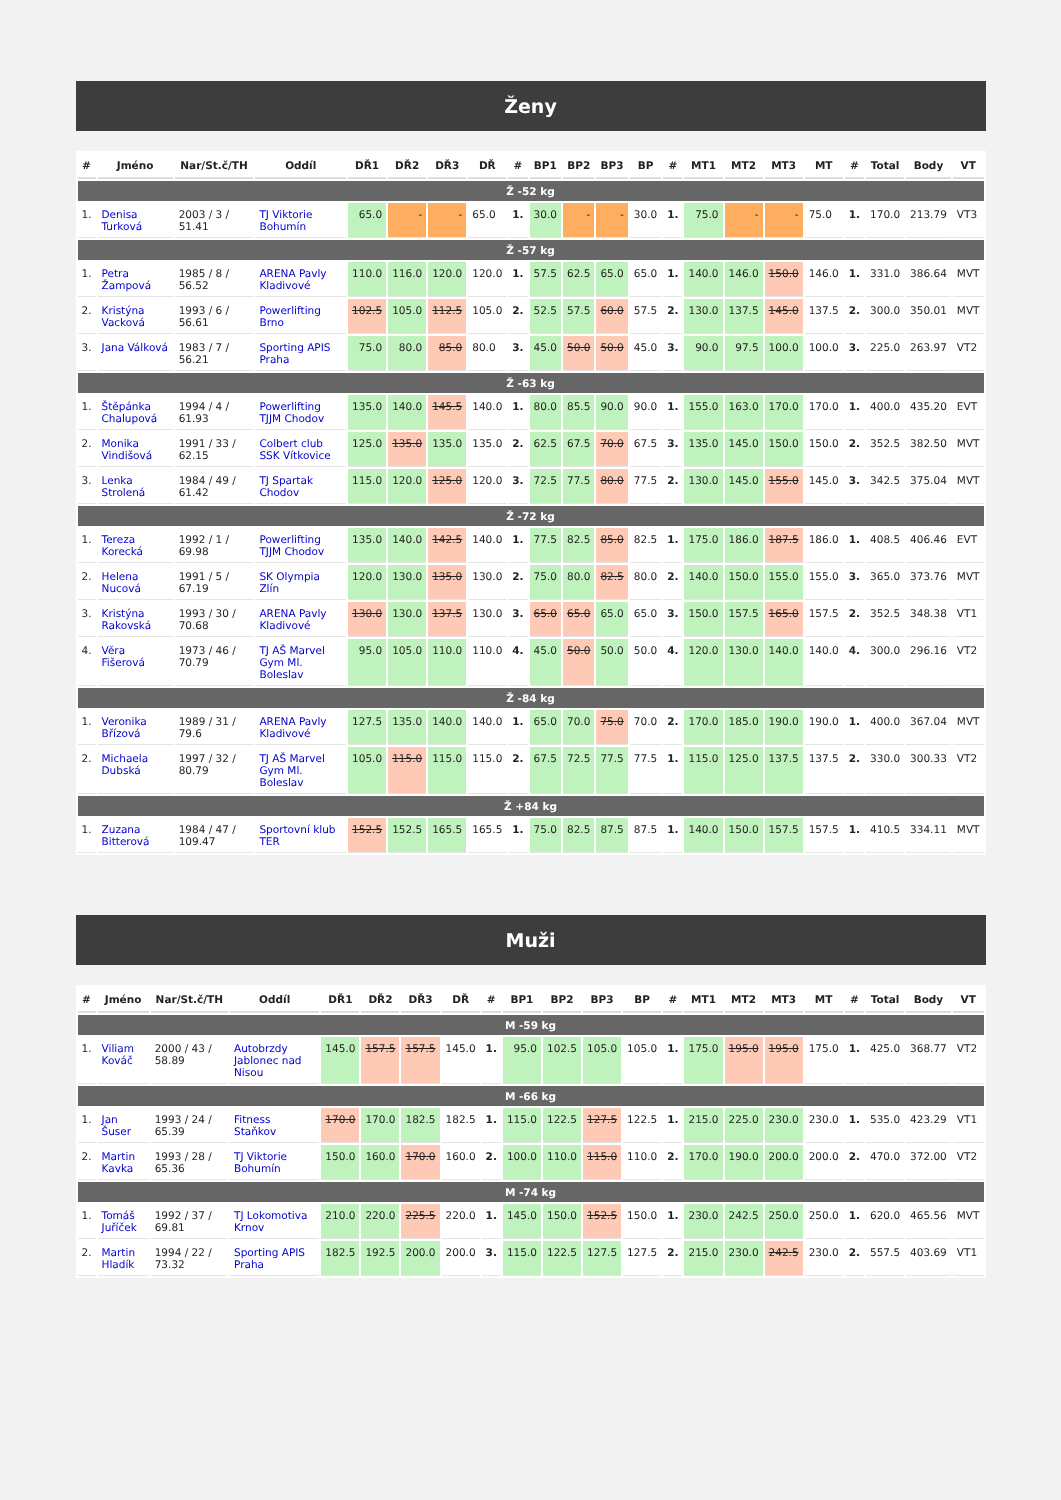Ženy
| # | Jméno | Nar/St.č/TH | Oddíl | DŘ1 | DŘ2 | DŘ3 | DŘ | # | BP1 | BP2 | BP3 | BP | # | MT1 | MT2 | MT3 | MT | # | Total | Body | VT |
| --- | --- | --- | --- | --- | --- | --- | --- | --- | --- | --- | --- | --- | --- | --- | --- | --- | --- | --- | --- | --- | --- |
| Ž -52 kg | | | | | | | | | | | | | | | | | | | | | |
| 1. | Denisa Turková | 2003 / 3 / 51.41 | TJ Viktorie Bohumín | 65.0 | - | - | 65.0 | 1. | 30.0 | - | - | 30.0 | 1. | 75.0 | - | - | 75.0 | 1. | 170.0 | 213.79 | VT3 |
| Ž -57 kg | | | | | | | | | | | | | | | | | | | | | |
| 1. | Petra Žampová | 1985 / 8 / 56.52 | ARENA Pavly Kladivové | 110.0 | 116.0 | 120.0 | 120.0 | 1. | 57.5 | 62.5 | 65.0 | 65.0 | 1. | 140.0 | 146.0 | 150.0 | 146.0 | 1. | 331.0 | 386.64 | MVT |
| 2. | Kristýna Vacková | 1993 / 6 / 56.61 | Powerlifting Brno | 102.5 | 105.0 | 112.5 | 105.0 | 2. | 52.5 | 57.5 | 60.0 | 57.5 | 2. | 130.0 | 137.5 | 145.0 | 137.5 | 2. | 300.0 | 350.01 | MVT |
| 3. | Jana Válková | 1983 / 7 / 56.21 | Sporting APIS Praha | 75.0 | 80.0 | 85.0 | 80.0 | 3. | 45.0 | 50.0 | 50.0 | 45.0 | 3. | 90.0 | 97.5 | 100.0 | 100.0 | 3. | 225.0 | 263.97 | VT2 |
| Ž -63 kg | | | | | | | | | | | | | | | | | | | | | |
| 1. | Štěpánka Chalupová | 1994 / 4 / 61.93 | Powerlifting TJJM Chodov | 135.0 | 140.0 | 145.5 | 140.0 | 1. | 80.0 | 85.5 | 90.0 | 90.0 | 1. | 155.0 | 163.0 | 170.0 | 170.0 | 1. | 400.0 | 435.20 | EVT |
| 2. | Monika Vindišová | 1991 / 33 / 62.15 | Colbert club SSK Vítkovice | 125.0 | 135.0 | 135.0 | 135.0 | 2. | 62.5 | 67.5 | 70.0 | 67.5 | 3. | 135.0 | 145.0 | 150.0 | 150.0 | 2. | 352.5 | 382.50 | MVT |
| 3. | Lenka Strolená | 1984 / 49 / 61.42 | TJ Spartak Chodov | 115.0 | 120.0 | 125.0 | 120.0 | 3. | 72.5 | 77.5 | 80.0 | 77.5 | 2. | 130.0 | 145.0 | 155.0 | 145.0 | 3. | 342.5 | 375.04 | MVT |
| Ž -72 kg | | | | | | | | | | | | | | | | | | | | | |
| 1. | Tereza Korecká | 1992 / 1 / 69.98 | Powerlifting TJJM Chodov | 135.0 | 140.0 | 142.5 | 140.0 | 1. | 77.5 | 82.5 | 85.0 | 82.5 | 1. | 175.0 | 186.0 | 187.5 | 186.0 | 1. | 408.5 | 406.46 | EVT |
| 2. | Helena Nucová | 1991 / 5 / 67.19 | SK Olympia Zlín | 120.0 | 130.0 | 135.0 | 130.0 | 2. | 75.0 | 80.0 | 82.5 | 80.0 | 2. | 140.0 | 150.0 | 155.0 | 155.0 | 3. | 365.0 | 373.76 | MVT |
| 3. | Kristýna Rakovská | 1993 / 30 / 70.68 | ARENA Pavly Kladivové | 130.0 | 130.0 | 137.5 | 130.0 | 3. | 65.0 | 65.0 | 65.0 | 65.0 | 3. | 150.0 | 157.5 | 165.0 | 157.5 | 2. | 352.5 | 348.38 | VT1 |
| 4. | Věra Fišerová | 1973 / 46 / 70.79 | TJ AŠ Marvel Gym Ml. Boleslav | 95.0 | 105.0 | 110.0 | 110.0 | 4. | 45.0 | 50.0 | 50.0 | 50.0 | 4. | 120.0 | 130.0 | 140.0 | 140.0 | 4. | 300.0 | 296.16 | VT2 |
| Ž -84 kg | | | | | | | | | | | | | | | | | | | | | |
| 1. | Veronika Břízová | 1989 / 31 / 79.6 | ARENA Pavly Kladivové | 127.5 | 135.0 | 140.0 | 140.0 | 1. | 65.0 | 70.0 | 75.0 | 70.0 | 2. | 170.0 | 185.0 | 190.0 | 190.0 | 1. | 400.0 | 367.04 | MVT |
| 2. | Michaela Dubská | 1997 / 32 / 80.79 | TJ AŠ Marvel Gym Ml. Boleslav | 105.0 | 115.0 | 115.0 | 115.0 | 2. | 67.5 | 72.5 | 77.5 | 77.5 | 1. | 115.0 | 125.0 | 137.5 | 137.5 | 2. | 330.0 | 300.33 | VT2 |
| Ž +84 kg | | | | | | | | | | | | | | | | | | | | | |
| 1. | Zuzana Bitterová | 1984 / 47 / 109.47 | Sportovní klub TER | 152.5 | 152.5 | 165.5 | 165.5 | 1. | 75.0 | 82.5 | 87.5 | 87.5 | 1. | 140.0 | 150.0 | 157.5 | 157.5 | 1. | 410.5 | 334.11 | MVT |
Muži
| # | Jméno | Nar/St.č/TH | Oddíl | DŘ1 | DŘ2 | DŘ3 | DŘ | # | BP1 | BP2 | BP3 | BP | # | MT1 | MT2 | MT3 | MT | # | Total | Body | VT |
| --- | --- | --- | --- | --- | --- | --- | --- | --- | --- | --- | --- | --- | --- | --- | --- | --- | --- | --- | --- | --- | --- |
| M -59 kg | | | | | | | | | | | | | | | | | | | | | |
| 1. | Viliam Kováč | 2000 / 43 / 58.89 | Autobrzdy Jablonec nad Nisou | 145.0 | 157.5 | 157.5 | 145.0 | 1. | 95.0 | 102.5 | 105.0 | 105.0 | 1. | 175.0 | 195.0 | 195.0 | 175.0 | 1. | 425.0 | 368.77 | VT2 |
| M -66 kg | | | | | | | | | | | | | | | | | | | | | |
| 1. | Jan Šuser | 1993 / 24 / 65.39 | Fitness Staňkov | 170.0 | 170.0 | 182.5 | 182.5 | 1. | 115.0 | 122.5 | 127.5 | 122.5 | 1. | 215.0 | 225.0 | 230.0 | 230.0 | 1. | 535.0 | 423.29 | VT1 |
| 2. | Martin Kavka | 1993 / 28 / 65.36 | TJ Viktorie Bohumín | 150.0 | 160.0 | 170.0 | 160.0 | 2. | 100.0 | 110.0 | 115.0 | 110.0 | 2. | 170.0 | 190.0 | 200.0 | 200.0 | 2. | 470.0 | 372.00 | VT2 |
| M -74 kg | | | | | | | | | | | | | | | | | | | | | |
| 1. | Tomáš Juříček | 1992 / 37 / 69.81 | TJ Lokomotiva Krnov | 210.0 | 220.0 | 225.5 | 220.0 | 1. | 145.0 | 150.0 | 152.5 | 150.0 | 1. | 230.0 | 242.5 | 250.0 | 250.0 | 1. | 620.0 | 465.56 | MVT |
| 2. | Martin Hladík | 1994 / 22 / 73.32 | Sporting APIS Praha | 182.5 | 192.5 | 200.0 | 200.0 | 3. | 115.0 | 122.5 | 127.5 | 127.5 | 2. | 215.0 | 230.0 | 242.5 | 230.0 | 2. | 557.5 | 403.69 | VT1 |